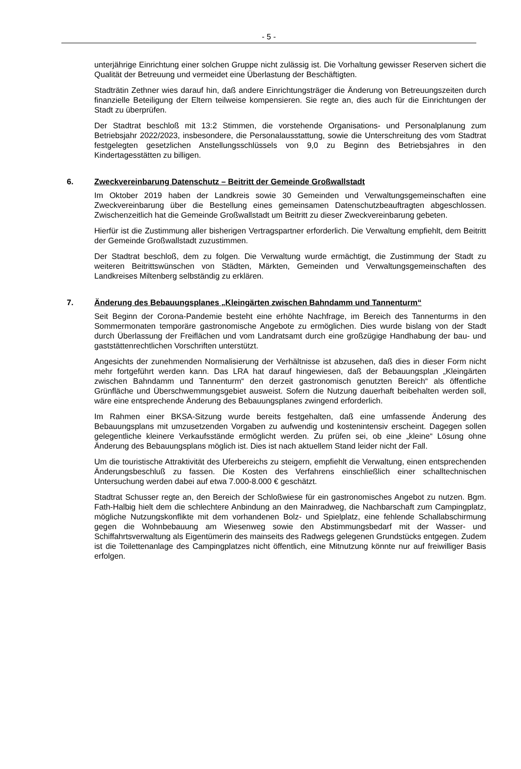- 5 -
unterjährige Einrichtung einer solchen Gruppe nicht zulässig ist. Die Vorhaltung gewisser Reserven sichert die Qualität der Betreuung und vermeidet eine Überlastung der Beschäftigten.
Stadträtin Zethner wies darauf hin, daß andere Einrichtungsträger die Änderung von Betreuungszeiten durch finanzielle Beteiligung der Eltern teilweise kompensieren. Sie regte an, dies auch für die Einrichtungen der Stadt zu überprüfen.
Der Stadtrat beschloß mit 13:2 Stimmen, die vorstehende Organisations- und Personalplanung zum Betriebsjahr 2022/2023, insbesondere, die Personalausstattung, sowie die Unterschreitung des vom Stadtrat festgelegten gesetzlichen Anstellungsschlüssels von 9,0 zu Beginn des Betriebsjahres in den Kindertagesstätten zu billigen.
6. Zweckvereinbarung Datenschutz – Beitritt der Gemeinde Großwallstadt
Im Oktober 2019 haben der Landkreis sowie 30 Gemeinden und Verwaltungsgemeinschaften eine Zweckvereinbarung über die Bestellung eines gemeinsamen Datenschutzbeauftragten abgeschlossen. Zwischenzeitlich hat die Gemeinde Großwallstadt um Beitritt zu dieser Zweckvereinbarung gebeten.
Hierfür ist die Zustimmung aller bisherigen Vertragspartner erforderlich. Die Verwaltung empfiehlt, dem Beitritt der Gemeinde Großwallstadt zuzustimmen.
Der Stadtrat beschloß, dem zu folgen. Die Verwaltung wurde ermächtigt, die Zustimmung der Stadt zu weiteren Beitrittswünschen von Städten, Märkten, Gemeinden und Verwaltungsgemeinschaften des Landkreises Miltenberg selbständig zu erklären.
7. Änderung des Bebauungsplanes „Kleingärten zwischen Bahndamm und Tannenturm“
Seit Beginn der Corona-Pandemie besteht eine erhöhte Nachfrage, im Bereich des Tannenturms in den Sommermonaten temporäre gastronomische Angebote zu ermöglichen. Dies wurde bislang von der Stadt durch Überlassung der Freiflächen und vom Landratsamt durch eine großzügige Handhabung der bau- und gaststättenrechtlichen Vorschriften unterstützt.
Angesichts der zunehmenden Normalisierung der Verhältnisse ist abzusehen, daß dies in dieser Form nicht mehr fortgeführt werden kann. Das LRA hat darauf hingewiesen, daß der Bebauungsplan „Kleingärten zwischen Bahndamm und Tannenturm“ den derzeit gastronomisch genutzten Bereich“ als öffentliche Grünfläche und Überschwemmungsgebiet ausweist. Sofern die Nutzung dauerhaft beibehalten werden soll, wäre eine entsprechende Änderung des Bebauungsplanes zwingend erforderlich.
Im Rahmen einer BKSA-Sitzung wurde bereits festgehalten, daß eine umfassende Änderung des Bebauungsplans mit umzusetzenden Vorgaben zu aufwendig und kostenintensiv erscheint. Dagegen sollen gelegentliche kleinere Verkaufsstände ermöglicht werden. Zu prüfen sei, ob eine „kleine“ Lösung ohne Änderung des Bebauungsplans möglich ist. Dies ist nach aktuellem Stand leider nicht der Fall.
Um die touristische Attraktivität des Uferbereichs zu steigern, empfiehlt die Verwaltung, einen entsprechenden Änderungsbeschluß zu fassen. Die Kosten des Verfahrens einschließlich einer schalltechnischen Untersuchung werden dabei auf etwa 7.000-8.000 € geschätzt.
Stadtrat Schusser regte an, den Bereich der Schloßwiese für ein gastronomisches Angebot zu nutzen. Bgm. Fath-Halbig hielt dem die schlechtere Anbindung an den Mainradweg, die Nachbarschaft zum Campingplatz, mögliche Nutzungskonflikte mit dem vorhandenen Bolz- und Spielplatz, eine fehlende Schallabschirmung gegen die Wohnbebauung am Wiesenweg sowie den Abstimmungsbedarf mit der Wasser- und Schiffahrtsverwaltung als Eigentümerin des mainseits des Radwegs gelegenen Grundstücks entgegen. Zudem ist die Toilettenanlage des Campingplatzes nicht öffentlich, eine Mitnutzung könnte nur auf freiwilliger Basis erfolgen.